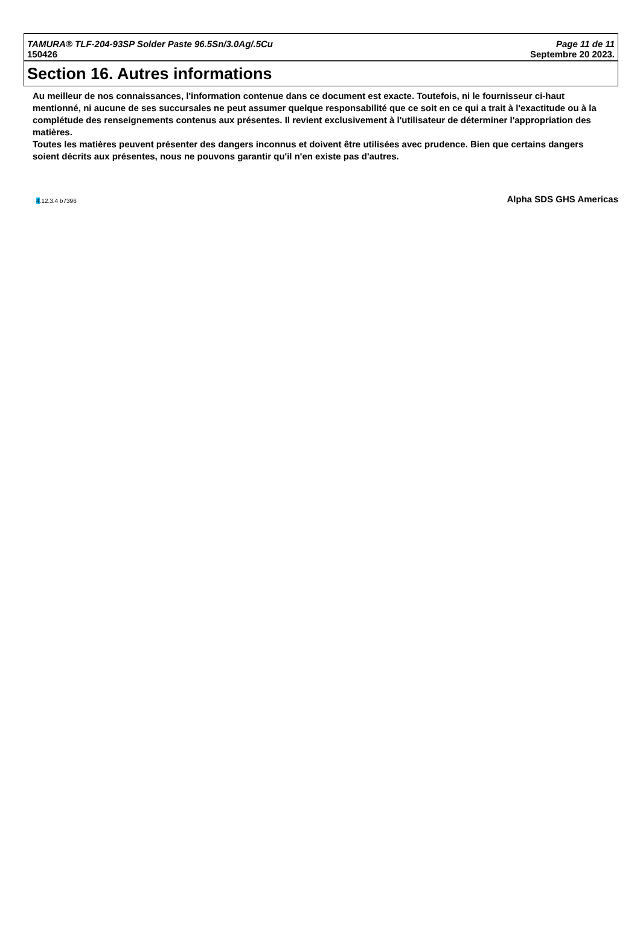TAMURA® TLF-204-93SP Solder Paste 96.5Sn/3.0Ag/.5Cu Page 11 de 11
150426 Septembre 20 2023.
Section 16. Autres informations
Au meilleur de nos connaissances, l'information contenue dans ce document est exacte. Toutefois, ni le fournisseur ci-haut mentionné, ni aucune de ses succursales ne peut assumer quelque responsabilité que ce soit en ce qui a trait à l'exactitude ou à la complétude des renseignements contenus aux présentes. Il revient exclusivement à l'utilisateur de déterminer l'appropriation des matières.
Toutes les matières peuvent présenter des dangers inconnus et doivent être utilisées avec prudence. Bien que certains dangers soient décrits aux présentes, nous ne pouvons garantir qu'il n'en existe pas d'autres.
4.12.3.4 b7396
Alpha SDS GHS Americas